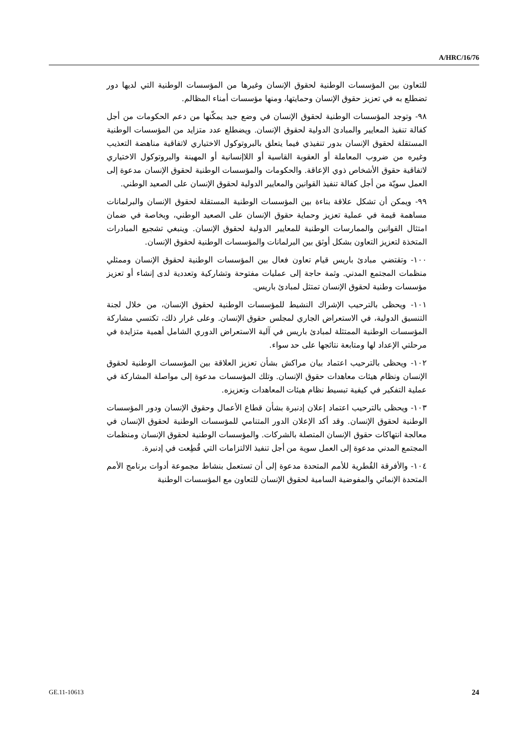A/HRC/16/76
للتعاون بين المؤسسات الوطنية لحقوق الإنسان وغيرها من المؤسسات الوطنية التي لديها دور تضطلع به في تعزيز حقوق الإنسان وحمايتها، ومنها مؤسسات أمناء المظالم.
٩٨- وتوجد المؤسسات الوطنية لحقوق الإنسان في وضع جيد يمكّنها من دعم الحكومات من أجل كفالة تنفيذ المعايير والمبادئ الدولية لحقوق الإنسان. ويضطلع عدد متزايد من المؤسسات الوطنية المستقلة لحقوق الإنسان بدور تنفيذي فيما يتعلق بالبروتوكول الاختياري لاتفاقية مناهضة التعذيب وغيره من ضروب المعاملة أو العقوبة القاسية أو اللاإنسانية أو المهينة والبروتوكول الاختياري لاتفاقية حقوق الأشخاص ذوي الإعاقة. والحكومات والمؤسسات الوطنية لحقوق الإنسان مدعوة إلى العمل سويّة من أجل كفالة تنفيذ القوانين والمعايير الدولية لحقوق الإنسان على الصعيد الوطني.
٩٩- ويمكن أن تشكل علاقة بناءة بين المؤسسات الوطنية المستقلة لحقوق الإنسان والبرلمانات مساهمة قيمة في عملية تعزيز وحماية حقوق الإنسان على الصعيد الوطني، وبخاصة في ضمان امتثال القوانين والممارسات الوطنية للمعايير الدولية لحقوق الإنسان. وينبغي تشجيع المبادرات المتخذة لتعزيز التعاون بشكل أوثق بين البرلمانات والمؤسسات الوطنية لحقوق الإنسان.
١٠٠- وتقتضي مبادئ باريس قيام تعاون فعال بين المؤسسات الوطنية لحقوق الإنسان وممثلي منظمات المجتمع المدني. وثمة حاجة إلى عمليات مفتوحة وتشاركية وتعددية لدى إنشاء أو تعزيز مؤسسات وطنية لحقوق الإنسان تمتثل لمبادئ باريس.
١٠١- ويحظى بالترحيب الإشراك النشيط للمؤسسات الوطنية لحقوق الإنسان، من خلال لجنة التنسيق الدولية، في الاستعراض الجاري لمجلس حقوق الإنسان. وعلى غرار ذلك، تكتسي مشاركة المؤسسات الوطنية الممتثلة لمبادئ باريس في آلية الاستعراض الدوري الشامل أهمية متزايدة في مرحلتي الإعداد لها ومتابعة نتائجها على حد سواء.
١٠٢- ويحظى بالترحيب اعتماد بيان مراكش بشأن تعزيز العلاقة بين المؤسسات الوطنية لحقوق الإنسان ونظام هيئات معاهدات حقوق الإنسان. وتلك المؤسسات مدعوة إلى مواصلة المشاركة في عملية التفكير في كيفية تبسيط نظام هيئات المعاهدات وتعزيزه.
١٠٣- ويحظى بالترحيب اعتماد إعلان إدنبرة بشأن قطاع الأعمال وحقوق الإنسان ودور المؤسسات الوطنية لحقوق الإنسان. وقد أكد الإعلان الدور المتنامي للمؤسسات الوطنية لحقوق الإنسان في معالجة انتهاكات حقوق الإنسان المتصلة بالشركات. والمؤسسات الوطنية لحقوق الإنسان ومنظمات المجتمع المدني مدعوة إلى العمل سوية من أجل تنفيذ الالتزامات التي قُطِعت في إدنبرة.
١٠٤- والأفرقة القُطرية للأمم المتحدة مدعوة إلى أن تستعمل بنشاط مجموعة أدوات برنامج الأمم المتحدة الإنمائي والمفوضية السامية لحقوق الإنسان للتعاون مع المؤسسات الوطنية
GE.11-10613 24